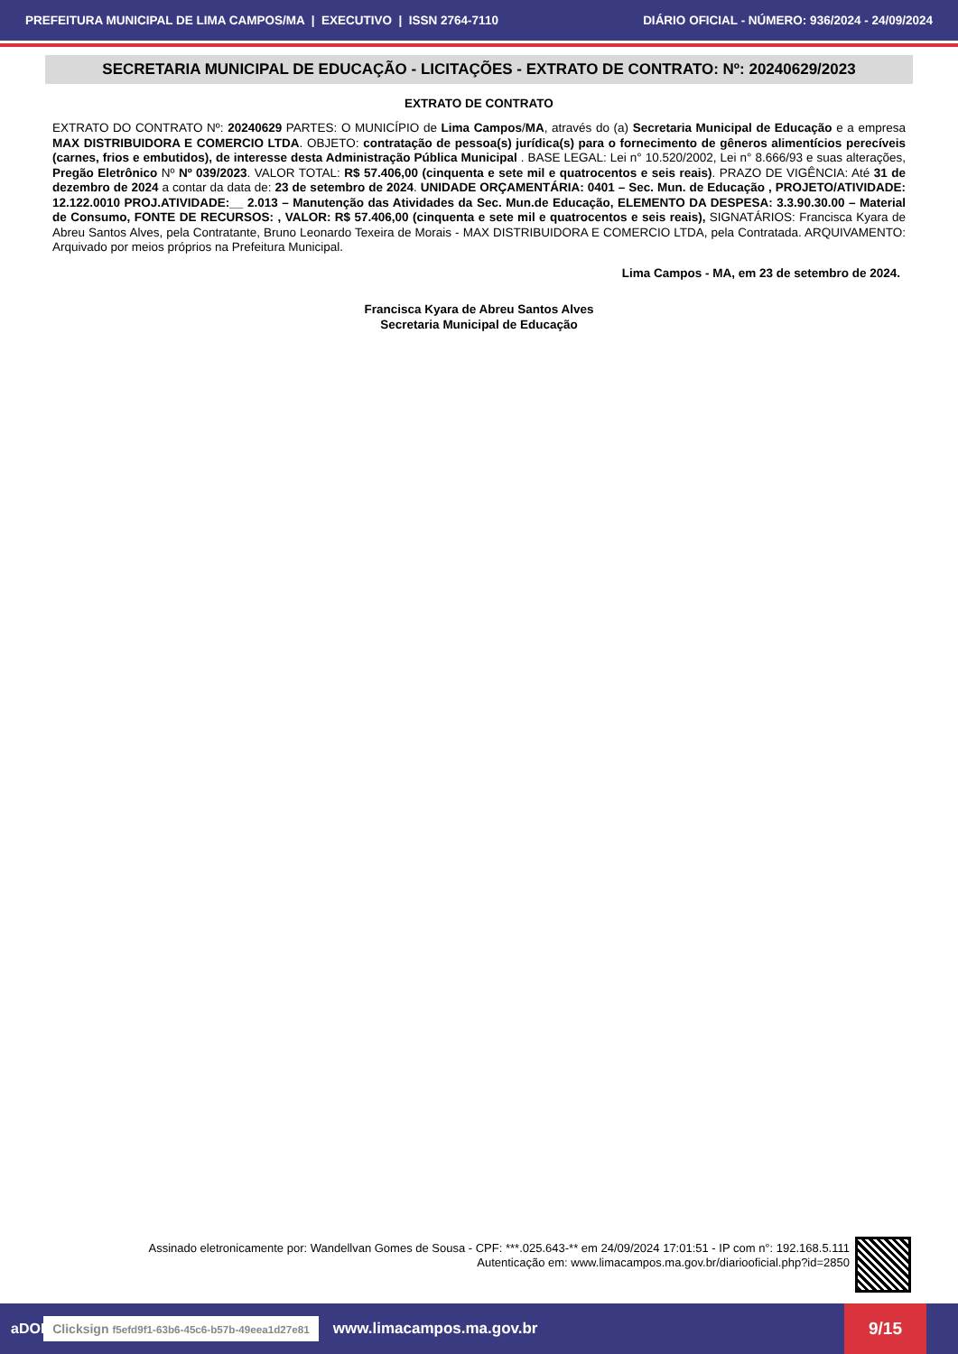PREFEITURA MUNICIPAL DE LIMA CAMPOS/MA | EXECUTIVO | ISSN 2764-7110 DIÁRIO OFICIAL - NÚMERO: 936/2024 - 24/09/2024
SECRETARIA MUNICIPAL DE EDUCAÇÃO - LICITAÇÕES - EXTRATO DE CONTRATO: Nº: 20240629/2023
EXTRATO DE CONTRATO
EXTRATO DO CONTRATO Nº: 20240629 PARTES: O MUNICÍPIO de Lima Campos/MA, através do (a) Secretaria Municipal de Educação e a empresa MAX DISTRIBUIDORA E COMERCIO LTDA. OBJETO: contratação de pessoa(s) jurídica(s) para o fornecimento de gêneros alimentícios perecíveis (carnes, frios e embutidos), de interesse desta Administração Pública Municipal . BASE LEGAL: Lei n° 10.520/2002, Lei n° 8.666/93 e suas alterações, Pregão Eletrônico Nº Nº 039/2023. VALOR TOTAL: R$ 57.406,00 (cinquenta e sete mil e quatrocentos e seis reais). PRAZO DE VIGÊNCIA: Até 31 de dezembro de 2024 a contar da data de: 23 de setembro de 2024. UNIDADE ORÇAMENTÁRIA: 0401 – Sec. Mun. de Educação , PROJETO/ATIVIDADE: 12.122.0010 PROJ.ATIVIDADE:__ 2.013 – Manutenção das Atividades da Sec. Mun.de Educação, ELEMENTO DA DESPESA: 3.3.90.30.00 – Material de Consumo, FONTE DE RECURSOS: , VALOR: R$ 57.406,00 (cinquenta e sete mil e quatrocentos e seis reais), SIGNATÁRIOS: Francisca Kyara de Abreu Santos Alves, pela Contratante, Bruno Leonardo Texeira de Morais - MAX DISTRIBUIDORA E COMERCIO LTDA, pela Contratada. ARQUIVAMENTO: Arquivado por meios próprios na Prefeitura Municipal.
Lima Campos - MA, em 23 de setembro de 2024.
Francisca Kyara de Abreu Santos Alves
Secretaria Municipal de Educação
Assinado eletronicamente por: Wandellvan Gomes de Sousa - CPF: ***.025.643-** em 24/09/2024 17:01:51 - IP com n°: 192.168.5.111
Autenticação em: www.limacampos.ma.gov.br/diariooficial.php?id=2850
aDOM Clicksign f5efd9f1-63b6-45c6-b57b-49eea1d27e81 www.limacampos.ma.gov.br
9/15